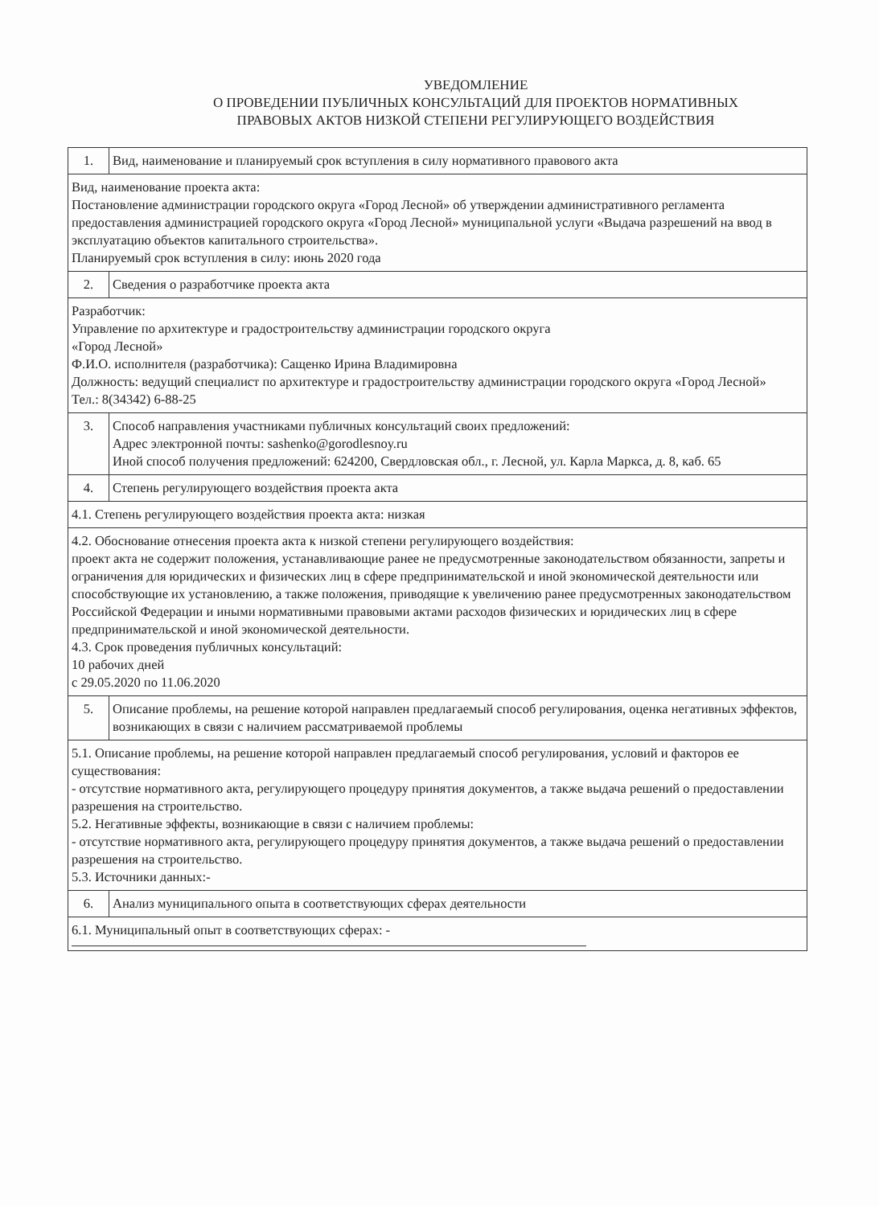УВЕДОМЛЕНИЕ
О ПРОВЕДЕНИИ ПУБЛИЧНЫХ КОНСУЛЬТАЦИЙ ДЛЯ ПРОЕКТОВ НОРМАТИВНЫХ
ПРАВОВЫХ АКТОВ НИЗКОЙ СТЕПЕНИ РЕГУЛИРУЮЩЕГО ВОЗДЕЙСТВИЯ
| 1. | Вид, наименование и планируемый срок вступления в силу нормативного правового акта |
| Вид, наименование проекта акта: Постановление администрации городского округа «Город Лесной» об утверждении административного регламента предоставления администрацией городского округа «Город Лесной» муниципальной услуги «Выдача разрешений на ввод в эксплуатацию объектов капитального строительства». Планируемый срок вступления в силу: июнь 2020 года | |
| 2. | Сведения о разработчике проекта акта |
| Разработчик: Управление по архитектуре и градостроительству администрации городского округа «Город Лесной» Ф.И.О. исполнителя (разработчика): Сащенко Ирина Владимировна Должность: ведущий специалист по архитектуре и градостроительству администрации городского округа «Город Лесной» Тел.: 8(34342) 6-88-25 | |
| 3. | Способ направления участниками публичных консультаций своих предложений: Адрес электронной почты: sashenko@gorodlesnoy.ru Иной способ получения предложений: 624200, Свердловская обл., г. Лесной, ул. Карла Маркса, д. 8, каб. 65 |
| 4. | Степень регулирующего воздействия проекта акта |
| 4.1. Степень регулирующего воздействия проекта акта: низкая | |
| 4.2. Обоснование отнесения проекта акта к низкой степени регулирующего воздействия: проект акта не содержит положения, устанавливающие ранее не предусмотренные законодательством обязанности, запреты и ограничения для юридических и физических лиц в сфере предпринимательской и иной экономической деятельности или способствующие их установлению, а также положения, приводящие к увеличению ранее предусмотренных законодательством Российской Федерации и иными нормативными правовыми актами расходов физических и юридических лиц в сфере предпринимательской и иной экономической деятельности. 4.3. Срок проведения публичных консультаций: 10 рабочих дней с 29.05.2020 по 11.06.2020 | |
| 5. | Описание проблемы, на решение которой направлен предлагаемый способ регулирования, оценка негативных эффектов, возникающих в связи с наличием рассматриваемой проблемы |
| 5.1. Описание проблемы, на решение которой направлен предлагаемый способ регулирования, условий и факторов ее существования: - отсутствие нормативного акта, регулирующего процедуру принятия документов, а также выдача решений о предоставлении разрешения на строительство. 5.2. Негативные эффекты, возникающие в связи с наличием проблемы: - отсутствие нормативного акта, регулирующего процедуру принятия документов, а также выдача решений о предоставлении разрешения на строительство. 5.3. Источники данных:- | |
| 6. | Анализ муниципального опыта в соответствующих сферах деятельности |
| 6.1. Муниципальный опыт в соответствующих сферах: - | |